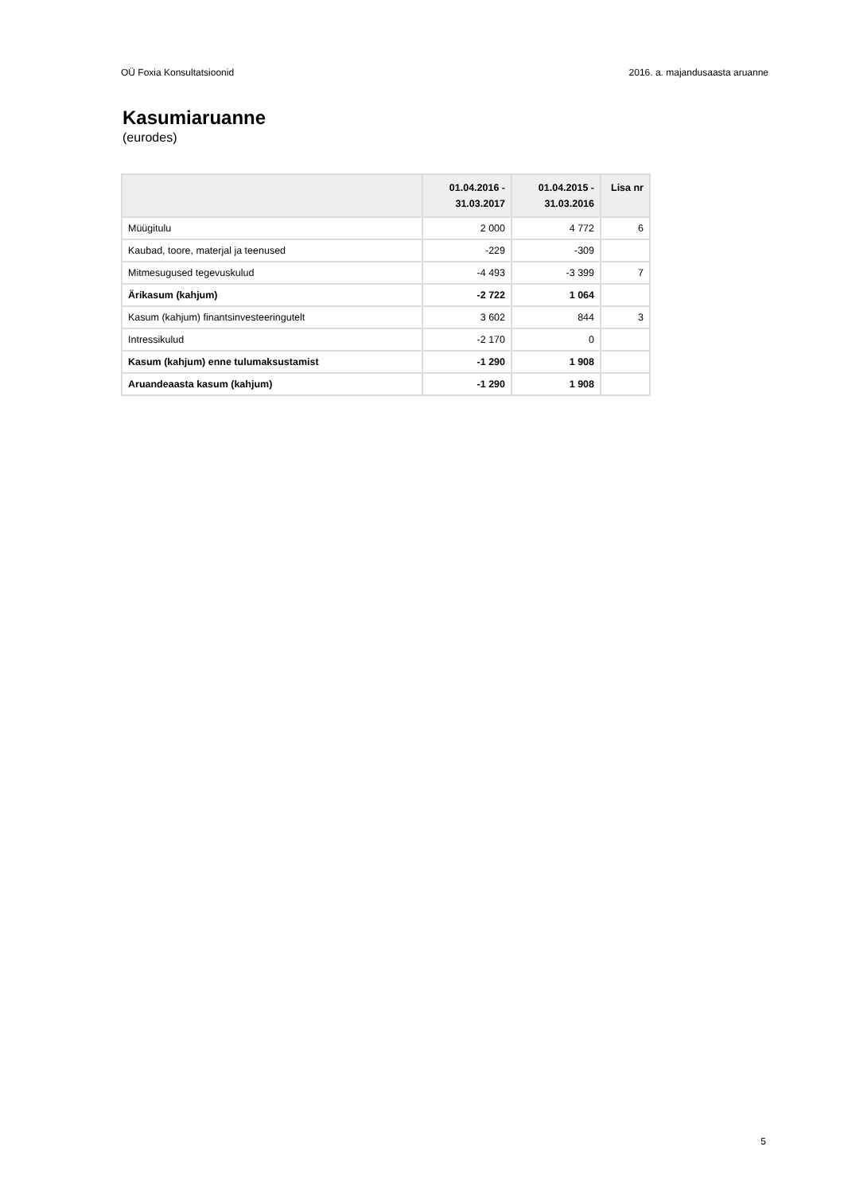OÜ Foxia Konsultatsioonid 2016. a. majandusaasta aruanne
Kasumiaruanne
(eurodes)
| | 01.04.2016 - 31.03.2017 | 01.04.2015 - 31.03.2016 | Lisa nr |
| --- | --- | --- | --- |
| Müügitulu | 2 000 | 4 772 | 6 |
| Kaubad, toore, materjal ja teenused | -229 | -309 | |
| Mitmesugused tegevuskulud | -4 493 | -3 399 | 7 |
| Ärikasum (kahjum) | -2 722 | 1 064 | |
| Kasum (kahjum) finantsinvesteeringutelt | 3 602 | 844 | 3 |
| Intressikulud | -2 170 | 0 | |
| Kasum (kahjum) enne tulumaksustamist | -1 290 | 1 908 | |
| Aruandeaasta kasum (kahjum) | -1 290 | 1 908 | |
5